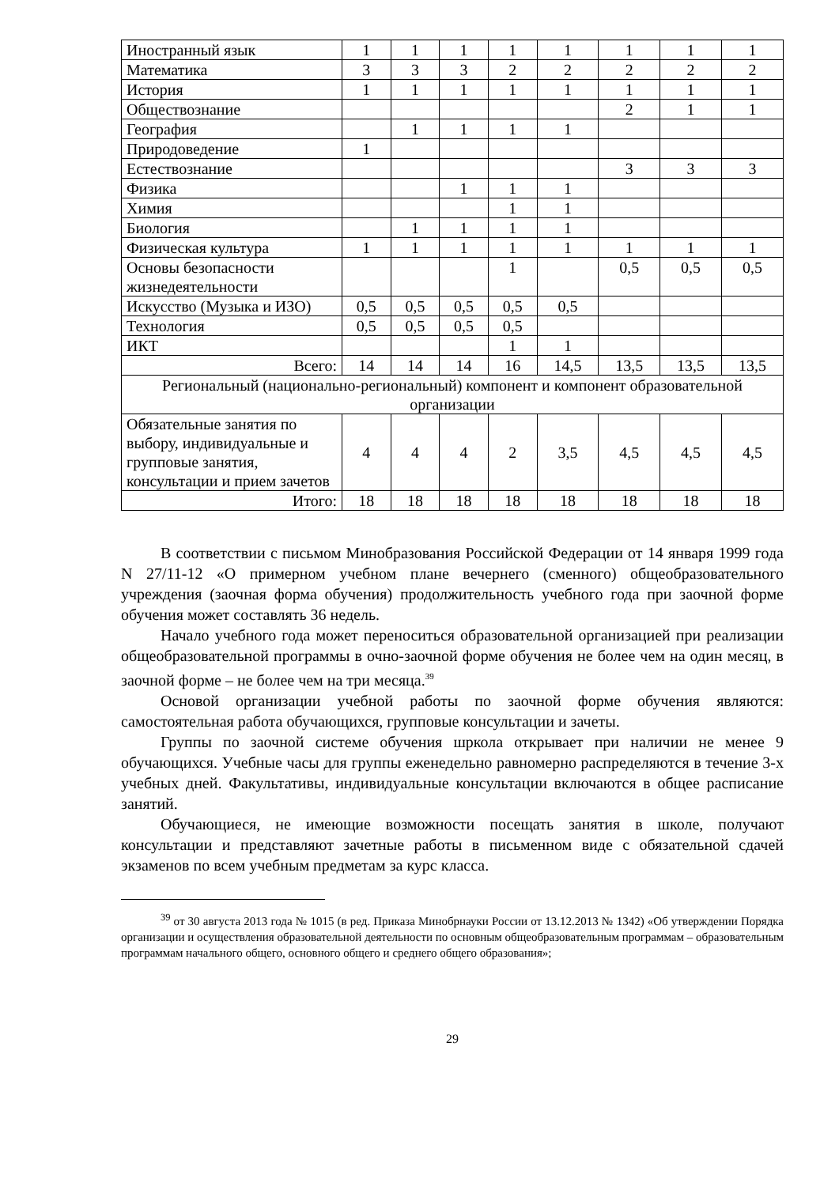| Иностранный язык | 1 | 1 | 1 | 1 | 1 | 1 | 1 | 1 |
| Математика | 3 | 3 | 3 | 2 | 2 | 2 | 2 | 2 |
| История | 1 | 1 | 1 | 1 | 1 | 1 | 1 | 1 |
| Обществознание | | | | | | 2 | 1 | 1 |
| География | | 1 | 1 | 1 | 1 | | | |
| Природоведение | 1 | | | | | | | |
| Естествознание | | | | | | 3 | 3 | 3 |
| Физика | | | 1 | 1 | 1 | | | |
| Химия | | | | 1 | 1 | | | |
| Биология | | 1 | 1 | 1 | 1 | | | |
| Физическая культура | 1 | 1 | 1 | 1 | 1 | 1 | 1 | 1 |
| Основы безопасности жизнедеятельности | | | | 1 | | 0,5 | 0,5 | 0,5 |
| Искусство (Музыка и ИЗО) | 0,5 | 0,5 | 0,5 | 0,5 | 0,5 | | | |
| Технология | 0,5 | 0,5 | 0,5 | 0,5 | | | | |
| ИКТ | | | | 1 | 1 | | | |
| Всего: | 14 | 14 | 14 | 16 | 14,5 | 13,5 | 13,5 | 13,5 |
| Региональный (национально-региональный) компонент и компонент образовательной организации | | | | | | | | |
| Обязательные занятия по выбору, индивидуальные и групповые занятия, консультации и прием зачетов | 4 | 4 | 4 | 2 | 3,5 | 4,5 | 4,5 | 4,5 |
| Итого: | 18 | 18 | 18 | 18 | 18 | 18 | 18 | 18 |
В соответствии с письмом Минобразования Российской Федерации от 14 января 1999 года N 27/11-12 «О примерном учебном плане вечернего (сменного) общеобразовательного учреждения (заочная форма обучения) продолжительность учебного года при заочной форме обучения может составлять 36 недель.
Начало учебного года может переноситься образовательной организацией при реализации общеобразовательной программы в очно-заочной форме обучения не более чем на один месяц, в заочной форме – не более чем на три месяца.<sup>39</sup>
Основой организации учебной работы по заочной форме обучения являются: самостоятельная работа обучающихся, групповые консультации и зачеты.
Группы по заочной системе обучения шркола открывает при наличии не менее 9 обучающихся. Учебные часы для группы еженедельно равномерно распределяются в течение 3-х учебных дней. Факультативы, индивидуальные консультации включаются в общее расписание занятий.
Обучающиеся, не имеющие возможности посещать занятия в школе, получают консультации и представляют зачетные работы в письменном виде с обязательной сдачей экзаменов по всем учебным предметам за курс класса.
<sup>39</sup> от 30 августа 2013 года № 1015 (в ред. Приказа Минобрнауки России от 13.12.2013 № 1342) «Об утверждении Порядка организации и осуществления образовательной деятельности по основным общеобразовательным программам – образовательным программам начального общего, основного общего и среднего общего образования»;
29